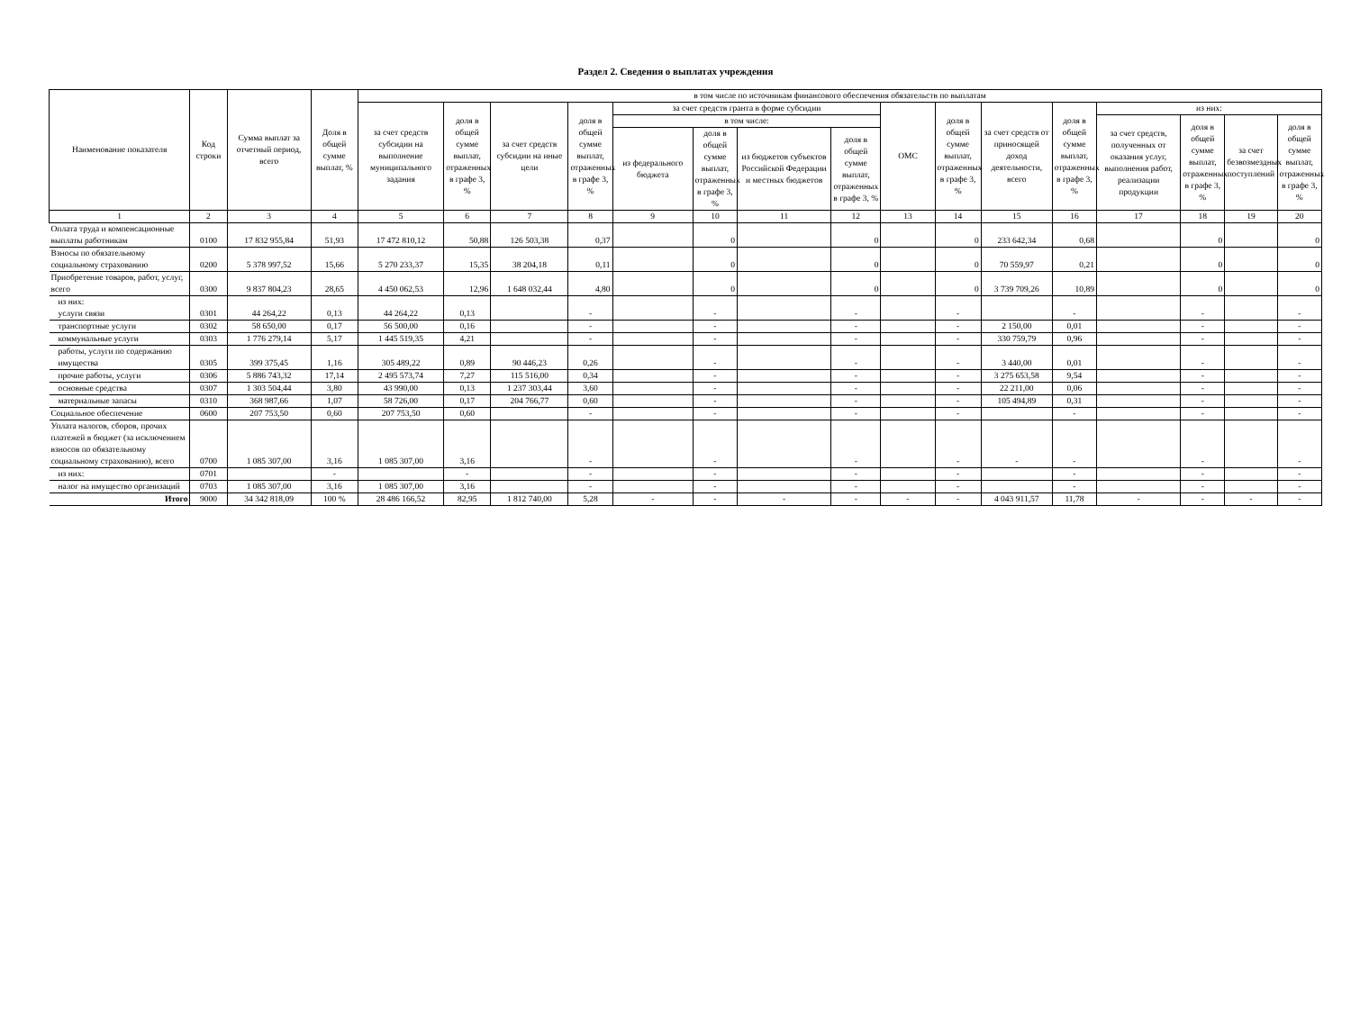Раздел 2. Сведения о выплатах учреждения
| Наименование показателя | Код строки | Сумма выплат за отчетный период, всего | Доля в общей сумме выплат, % | в том числе по источникам финансового обеспечения обязательств по выплатам | | | | | | | | | | | | | | | |
| --- | --- | --- | --- | --- | --- | --- | --- | --- | --- | --- | --- | --- | --- | --- | --- | --- | --- | --- | --- |
| | | | | за счет средств субсидии на выполнение муниципального задания | доля в общей сумме выплат, отраженных в графе 3, % | за счет средств субсидии на иные цели | доля в общей сумме выплат, отраженных в графе 3, % | за счет средств гранта в форме субсидии | | | | ОМС | доля в общей сумме выплат, отраженных в графе 3, % | за счет средств от приносящей доход деятельности, всего | доля в общей сумме выплат, отраженных в графе 3, % | из них: | | | |
| | | | | | | | | в том числе: | | | | | | | | за счет средств, полученных от оказания услуг, выполнения работ, реализации продукции | доля в общей сумме выплат, отраженных в графе 3, % | за счет безвозмездных поступлений | доля в общей сумме выплат, отраженных в графе 3, % |
| | | | | | | | | из федерального бюджета | доля в общей сумме выплат, отраженных в графе 3, % | из бюджетов субъектов Российской Федерации и местных бюджетов | доля в общей сумме выплат, отраженных в графе 3, % | | | | | | | | |
| 1 | 2 | 3 | 4 | 5 | 6 | 7 | 8 | 9 | 10 | 11 | 12 | 13 | 14 | 15 | 16 | 17 | 18 | 19 | 20 |
| Оплата труда и компенсационные выплаты работникам | 0100 | 17 832 955,84 | 51,93 | 17 472 810,12 | 50,88 | 126 503,38 | 0,37 | | 0 | | 0 | | 0 | 233 642,34 | 0,68 | | 0 | | 0 |
| Взносы по обязательному социальному страхованию | 0200 | 5 378 997,52 | 15,66 | 5 270 233,37 | 15,35 | 38 204,18 | 0,11 | | 0 | | 0 | | 0 | 70 559,97 | 0,21 | | 0 | | 0 |
| Приобретение товаров, работ, услуг, всего | 0300 | 9 837 804,23 | 28,65 | 4 450 062,53 | 12,96 | 1 648 032,44 | 4,80 | | 0 | | 0 | | 0 | 3 739 709,26 | 10,89 | | 0 | | 0 |
| из них: услуги связи | 0301 | 44 264,22 | 0,13 | 44 264,22 | 0,13 | | - | | - | | - | | - | | - | | - | | - |
| транспортные услуги | 0302 | 58 650,00 | 0,17 | 56 500,00 | 0,16 | | - | | - | | - | | - | 2 150,00 | 0,01 | | - | | - |
| коммунальные услуги | 0303 | 1 776 279,14 | 5,17 | 1 445 519,35 | 4,21 | | - | | - | | - | | - | 330 759,79 | 0,96 | | - | | - |
| работы, услуги по содержанию имущества | 0305 | 399 375,45 | 1,16 | 305 489,22 | 0,89 | 90 446,23 | 0,26 | | - | | - | | - | 3 440,00 | 0,01 | | - | | - |
| прочие работы, услуги | 0306 | 5 886 743,32 | 17,14 | 2 495 573,74 | 7,27 | 115 516,00 | 0,34 | | - | | - | | - | 3 275 653,58 | 9,54 | | - | | - |
| основные средства | 0307 | 1 303 504,44 | 3,80 | 43 990,00 | 0,13 | 1 237 303,44 | 3,60 | | - | | - | | - | 22 211,00 | 0,06 | | - | | - |
| материальные запасы | 0310 | 368 987,66 | 1,07 | 58 726,00 | 0,17 | 204 766,77 | 0,60 | | - | | - | | - | 105 494,89 | 0,31 | | - | | - |
| Социальное обеспечение | 0600 | 207 753,50 | 0,60 | 207 753,50 | 0,60 | | - | | - | | - | | - | | - | | - | | - |
| Уплата налогов, сборов, прочих платежей в бюджет (за исключением взносов по обязательному социальному страхованию), всего | 0700 | 1 085 307,00 | 3,16 | 1 085 307,00 | 3,16 | | - | | - | | - | | - | - | - | | - | | - |
| из них: | 0701 | | - | | - | | - | | - | | - | | - | | - | | - | | - |
| налог на имущество организаций | 0703 | 1 085 307,00 | 3,16 | 1 085 307,00 | 3,16 | | - | | - | | - | | - | | - | | - | | - |
| Итого | 9000 | 34 342 818,09 | 100 % | 28 486 166,52 | 82,95 | 1 812 740,00 | 5,28 | - | - | - | - | - | - | 4 043 911,57 | 11,78 | - | - | - | - |